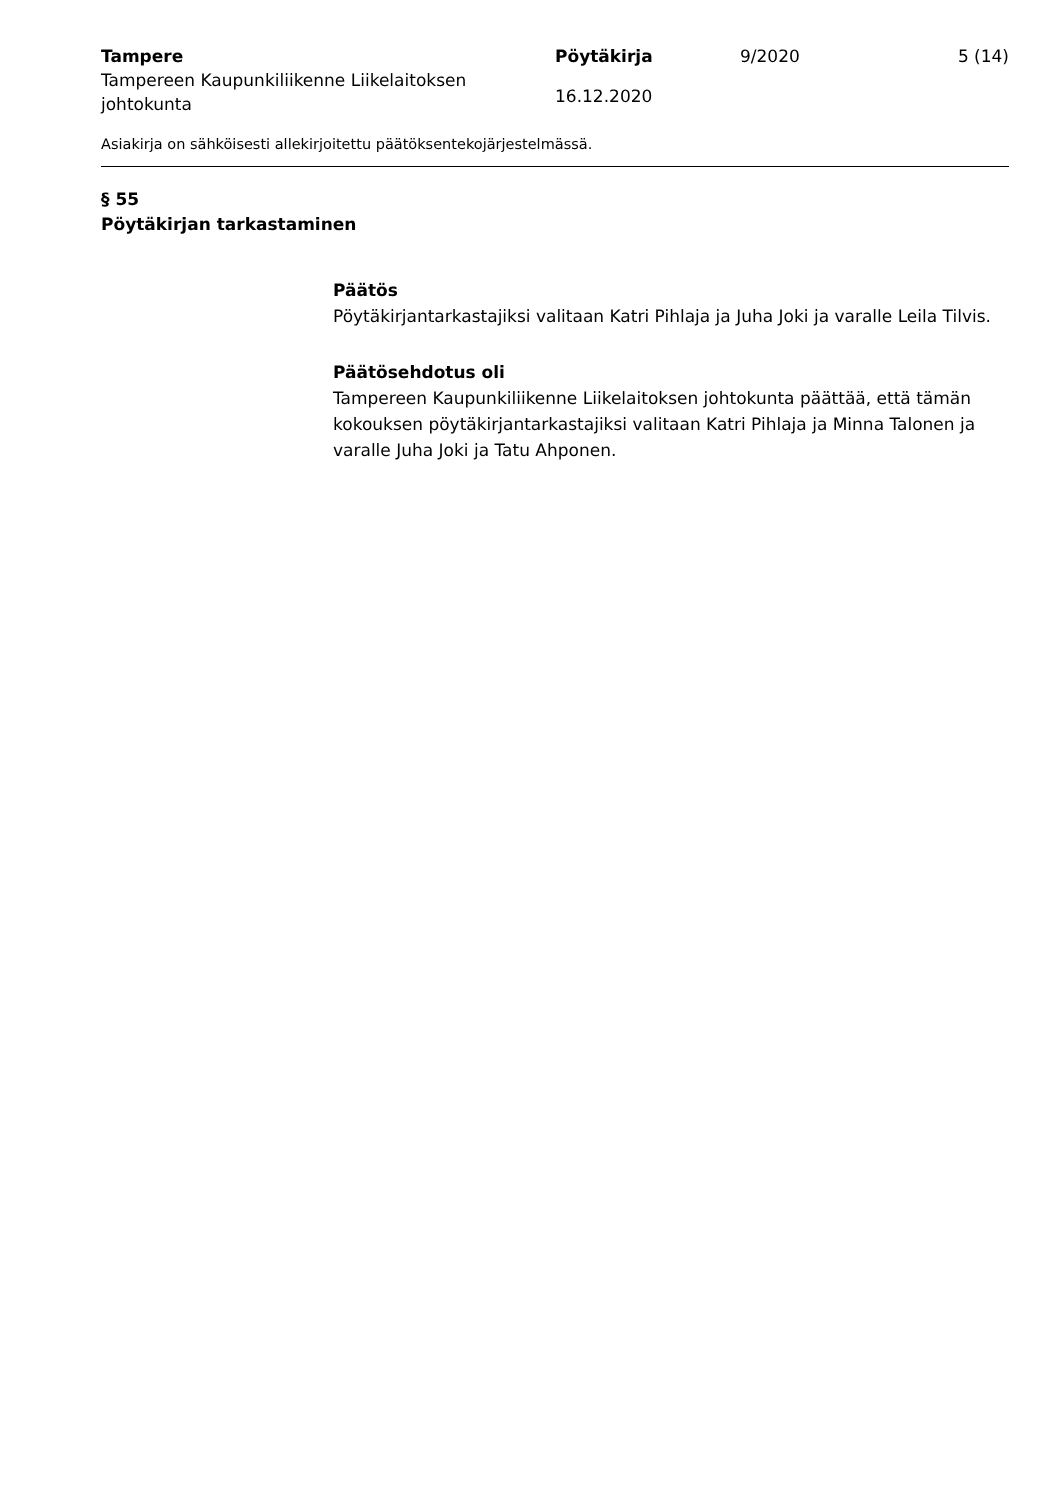Tampere
Tampereen Kaupunkiliikenne Liikelaitoksen johtokunta
Pöytäkirja
16.12.2020
9/2020 5 (14)
Asiakirja on sähköisesti allekirjoitettu päätöksentekojärjestelmässä.
§ 55
Pöytäkirjan tarkastaminen
Päätös
Pöytäkirjantarkastajiksi valitaan Katri Pihlaja ja Juha Joki ja varalle Leila Tilvis.
Päätösehdotus oli
Tampereen Kaupunkiliikenne Liikelaitoksen johtokunta päättää, että tämän kokouksen pöytäkirjantarkastajiksi valitaan Katri Pihlaja ja Minna Talonen ja varalle Juha Joki ja Tatu Ahponen.